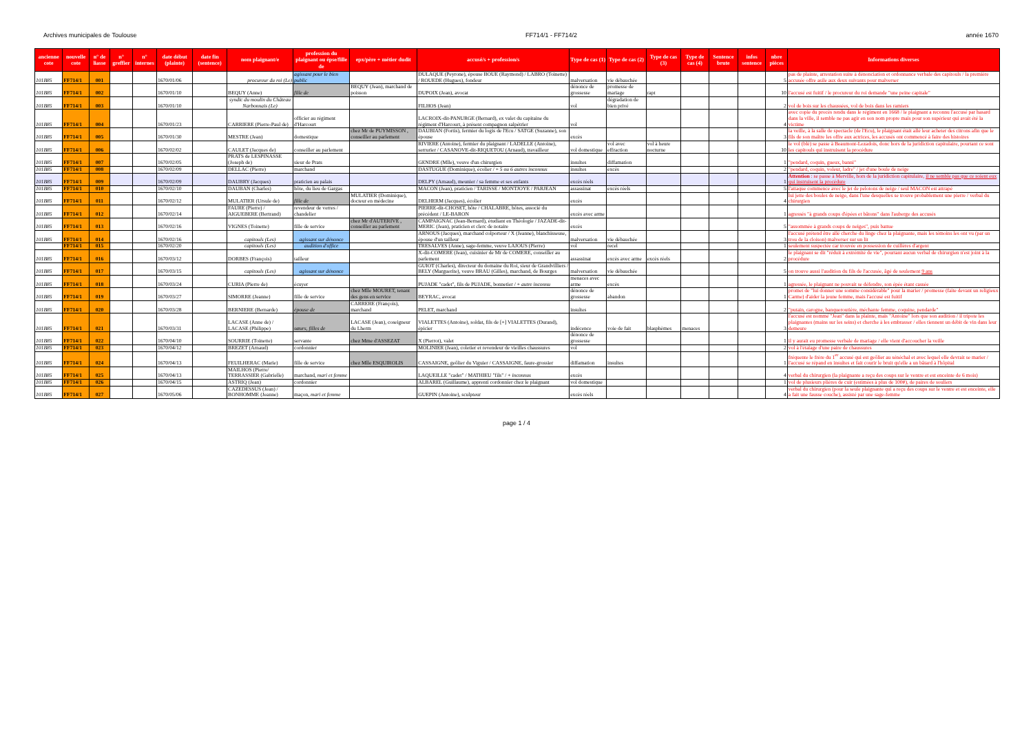Archives municipales de Toulouse FF714/1 - FF714/2 année 1670
| ancienne cote | nouvelle cote | n° de liasse | n° greffier | n° internes | date début (plainte) | date fin (sentence) | nom plaignant/e | profession du plaignant ou épse/fille de | epx/père + métier dudit | accusé/s + profession/s | Type de cas (1) | Type de cas (2) | Type de cas (3) | Type de cas (4) | Sentence brute | infos sentence | nbre pièces | Informations diverses |
| --- | --- | --- | --- | --- | --- | --- | --- | --- | --- | --- | --- | --- | --- | --- | --- | --- | --- | --- |
| 101B85 | FF714/1 | 001 | | | 1670/01/06 | | procureur du roi (Le) | agissant pour le bien public | | DULAQUE (Peyrone), épouse BOUE (Raymond) / LABRO (Toinette) / ROUEDE (Hugues), fondeur | malversation | vie débauchée | | | | | 5 | pas de plainte, arrestation suite à dénonciation et ordonnance verbale des capitouls / la première accusée offre asile aux deux suivants pour malverser |
| 101B85 | FF714/1 | 002 | | | 1670/01/10 | | BEQUY (Anne) | fille de | BEQUY (Jean), marchand de poisson | DUPOIX (Jean), avocat | dénonce de grossesse | promesse de mariage | rapt | | | | 10 | l'accusé est fuitif / le procureur du roi demande "une peine capitale" |
| 101B85 | FF714/1 | 003 | | | 1670/01/10 | | syndic du moulin du Château Narbonnais (Le) | | | FILHOS (Jean) | vol | dégradation de bien privé | | | | | 2 | vol de bois sur les chaussées, vol de bois dans les ramiers |
| 101B85 | FF714/1 | 004 | | | 1670/01/23 | | CARRIERE (Pierre-Paul de) | officier au régiment d'Harcourt | | LACROIX-dit-PANURGE (Bernard), ex valet du capitaine du régiment d'Harcourt, à présent compagnon salpétrier | vol | | | | | | 4 | avec copie du procès rendu dans le régiment en 1668 / le plaignant a reconnu l'accusé par hasard dans la ville, il semble ne pas agir en son nom propre mais pour son supérieur qui avait été la victime |
| 101B85 | FF714/1 | 005 | | | 1670/01/30 | | MESTRE (Jean) | domestique | chez Mr de PUYMISSON , conseiller au parlement | DAUBIAN (Fortis), fermier du logis de l'Ecu / SATGE (Suzanne), son épouse | excès | | | | | | 3 | la veille, à la salle de spectacle (de l'Ecu), le plaignant était allé leur acheter des citrons afin que le fils de son maître les offre aux actrices, les accusés ont commencé à faire des histoires |
| 101B85 | FF714/1 | 006 | | | 1670/02/02 | | CAULET (Jacques de) | conseiller au parlement | | RIVIERE (Antoine), fermier du plaignant / LADELLE (Antoine), serrurier / CASANOVE-dit-RIQUETOU (Arnaud), travailleur | vol domestique | vol avec effraction | vol à heure nocturne | | | | 10 | le vol (blé) se passe à Beaumont-Lezadois, donc hors de la juridiction capitulaire, pourtant ce sont les capitouls qui instruisent la procédure |
| 101B85 | FF714/1 | 007 | | | 1670/02/05 | | PRATS de LESPINASSE (Joseph de) | sieur de Prats | | GENDRE (Mlle), veuve d'un chirurgien | insultes | diffamation | | | | | 1 | "pendard, coquin, gueux, banni" |
| 101B85 | FF714/1 | 008 | | | 1670/02/09 | | DELLAC (Pierre) | marchand | | DASTUGUE (Dominique), écolier / + 5 ou 6 autres inconnus | insultes | excès | | | | | 2 | "pendard, coquin, voleur, ladre" / jet d'une boule de neige |
| 101B85 | FF714/1 | 009 | | | 1670/02/09 | | DAUBRY (Jacques) | praticien au palais | | DELPY (Arnaud), meunier / sa femme et ses enfants | excès réels | | | | | | 1 | Attention : se passe à Merville, hors de la juridiction capitulaire, il ne semble pas que ce soient eux qui instruisent la procédure |
| 101B85 | FF714/1 | 010 | | | 1670/02/10 | | DAUBAN (Charles) | hôte, du lieu de Gargas | | MACON (Jean), praticien / TARISSE / MONTJOYE / PARJEAN | assassinat | excès réels | | | | | 5 | l'attaque commence avec le jet de pelotons de neige / seul MACON est attrapé |
| 101B85 | FF714/1 | 011 | | | 1670/02/12 | | MULATIER (Ursule de) | fille de | MULATIER (Dominique), docteur en médecine | DELHERM (Jacques), écolier | excès | | | | | | 4 | lui jette des boules de neige, dans l'une desquelles se trouve probablement une pierre / verbal du chirurgien |
| 101B85 | FF714/1 | 012 | | | 1670/02/14 | | FAURE (Pierre) / AIGUEBERE (Bertrand) | revendeur de verres / chandelier | | PIERRE-dit-CHOSET, hôte / CHALABRE, hôtes, associé du précédent / LE-BARON | excès avec arme | | | | | | 1 | agressés "à grands coups d'épées et bâtons" dans l'auberge des accusés |
| 101B85 | FF714/1 | 013 | | | 1670/02/16 | | VIGNES (Toinette) | fille de service | chez Mr d'AUTERIVE , conseiller au parlement | CAMPAIGNAC (Jean-Bernard), étudiant en Théologie / JAZADE-dit-MERIC (Jean), praticien et clerc de notaire | excès | | | | | | 5 | "assommée à grands coups de neiges", puis battue |
| 101B85 | FF714/1 | 014 | | | 1670/02/16 | | capitouls (Les) | agissant sur dénonce | | ARNOUS (Jacques), marchand colporteur / X (Jeanne), blanchisseuse, épouse d'un tailleur | malversation | vie débauchée | | | | | 3 | l'accusé prétend être allé cherche du linge chez la plaignante, mais les témoins les ont vu (par un trou de la cloison) malverser sur un lit |
| | FF714/1 | 015 | | | 1670/02/20 | | capitouls (Les) | audition d'office | | TRESALVES (Anne), sage-femme, veuve LAJOUS (Pierre) | vol | recel | | | | | 1 | seulement suspectée car trouvée en possession de cuillères d'argent |
| 101B85 | FF714/1 | 016 | | | 1670/03/12 | | DORBES (François) | tailleur | | X-dit-COMERE (Jean), cuisinier de Mr de COMERE, conseiller au parlement | assassinat | excès avec arme | excès réels | | | | 2 | le plaignant se dit "réduit à extrémité de vie", pourtant aucun verbal de chirurgien n'est joint à la procédure |
| 101B85 | FF714/1 | 017 | | | 1670/03/15 | | capitouls (Les) | agissant sur dénonce | | GUIOT (Charles), directeur du domaine du Roi, sieur de Grandvilliers / BELY (Marguerite), veuve BRAU (Gilles), marchand, de Bourges | malversation | vie débauchée | | | | | 5 | on trouve aussi l'audition du fils de l'accusée, âgé de seulement 9 ans |
| 101B85 | FF714/1 | 018 | | | 1670/03/24 | | CURIA (Pierre de) | écuyer | | PUJADE "cadet", fils de PUJADE, bonnetier / + autre inconnu | menaces avec arme | excès | | | | | 1 | agressée, le plaignant ne pouvait se défendre, son épée étant cassée |
| 101B85 | FF714/1 | 019 | | | 1670/03/27 | | SIMORRE (Jeanne) | fille de service | chez Mlle MOURET, tenant des gens en service | BEYRAC, avocat | dénonce de grossesse | abandon | | | | | 1 | promet de "lui donner une somme considérable" pour la marier / promesse (faite devant un religieux Carme) d'aider la jeune femme, mais l'accusé est fuitif |
| 101B85 | FF714/1 | 020 | | | 1670/03/28 | | BERNIERE (Bernarde) | épouse de | CARRERE (François), marchand | PELET, marchand | insultes | | | | | | 2 | "putain, carogne, banqueroutière, méchante femme, coquine, pendarde" |
| 101B85 | FF714/1 | 021 | | | 1670/03/31 | | LACASE (Anne de) / LACASE (Philippe) | sœurs, filles de | LACASE (Jean), coseigneur du Lherm | VIALETTES (Antoine), soldat, fils de [+] VIALETTES (Durand), épicier | indécence | voie de fait | blasphèmes | menaces | | | 3 | l'accusé est nommé "Jean" dans la plainte, mais "Antoine" lors que son audition / il tripote les plaignantes (mains sur les seins) et cherche à les embrasser / elles tiennent un débit de vin dans leur demeure |
| 101B85 | FF714/1 | 022 | | | 1670/04/10 | | SOURRIE (Toinette) | servante | chez Mme d'ASSEZAT | X (Pierrot), valet | dénonce de grossesse | | | | | | 1 | il y aurait eu promesse verbale de mariage / elle vient d'accoucher la veille |
| 101B85 | FF714/1 | 023 | | | 1670/04/12 | | BREZET (Arnaud) | cordonnier | | MOLINIER (Jean), coletier et revendeur de vieilles chaussures | vol | | | | | | 2 | vol à l'étalage d'une paire de chaussures |
| 101B85 | FF714/1 | 024 | | | 1670/04/13 | | FEUILHERAC (Marie) | fille de service | chez Mlle ESQUIROLIS | CASSAIGNE, geôlier du Viguier / CASSAIGNE, faure-grossier | diffamation | insultes | | | | | 1 | fréquente le frère du 1<sup>er</sup> accusé qui est geôlier au sénéchal et avec lequel elle devrait se marier / l'accusé se répand en insultes et fait courir le bruit qu'elle a un bâtard à l'hôpital |
| 101B85 | FF714/1 | 025 | | | 1670/04/13 | | MAILHOS (Pierre/ TERRASSIER (Gabrielle) | marchand, mari et femme | | LAQUEILLE "cadet" / MATHIEU "fils" / + inconnus | excès | | | | | | 4 | verbal du chirurgien (la plaignante a reçu des coups sur le ventre et est enceinte de 6 mois) |
| 101B85 | FF714/1 | 026 | | | 1670/04/15 | | ASTRIQ (Jean) | cordonnier | | ALBAREL (Guillaume), apprenti cordonnier chez le plaignant | vol domestique | | | | | | 1 | vol de plusieurs plières de cuir (estimées à plus de 100#), de paires de souliers |
| 101B85 | FF714/1 | 027 | | | 1670/05/06 | | CAZEDESSUS (Jean) / BONHOMME (Jeanne) | maçon, mari et femme | | GUEPIN (Antoine), sculpteur | excès réels | | | | | | 4 | verbal du chirurgien (pour la seule plaignante qui a reçu des coups sur le ventre et est enceinte, elle a fait une fausse couche), assisté par une sage-femme |
page 1 / 4